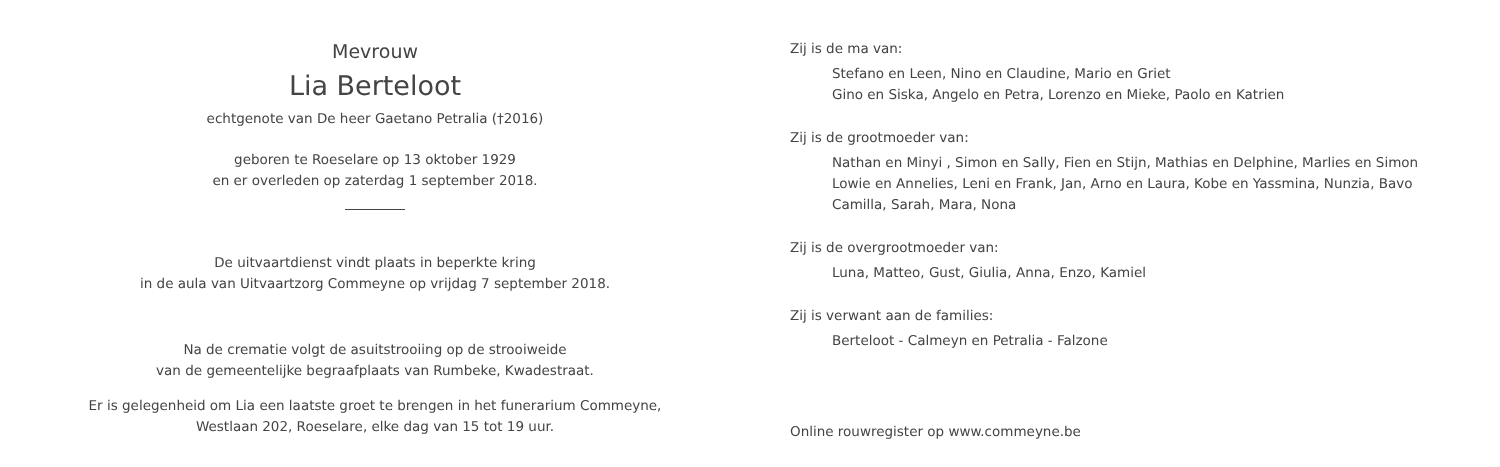Mevrouw
Lia Berteloot
echtgenote van De heer Gaetano Petralia (†2016)
geboren te Roeselare op 13 oktober 1929
en er overleden op zaterdag 1 september 2018.
De uitvaartdienst vindt plaats in beperkte kring
in de aula van Uitvaartzorg Commeyne op vrijdag 7 september 2018.
Na de crematie volgt de asuitstrooiing op de strooiweide
van de gemeentelijke begraafplaats van Rumbeke, Kwadestraat.
Er is gelegenheid om Lia een laatste groet te brengen in het funerarium Commeyne,
Westlaan 202, Roeselare, elke dag van 15 tot 19 uur.
Zij is de ma van:
Stefano en Leen, Nino en Claudine, Mario en Griet
Gino en Siska, Angelo en Petra, Lorenzo en Mieke, Paolo en Katrien
Zij is de grootmoeder van:
Nathan en Minyi , Simon en Sally, Fien en Stijn, Mathias en Delphine, Marlies en Simon
Lowie en Annelies, Leni en Frank, Jan, Arno en Laura, Kobe en Yassmina, Nunzia, Bavo
Camilla, Sarah, Mara, Nona
Zij is de overgrootmoeder van:
Luna, Matteo, Gust, Giulia, Anna, Enzo, Kamiel
Zij is verwant aan de families:
Berteloot - Calmeyn en Petralia - Falzone
Online rouwregister op www.commeyne.be